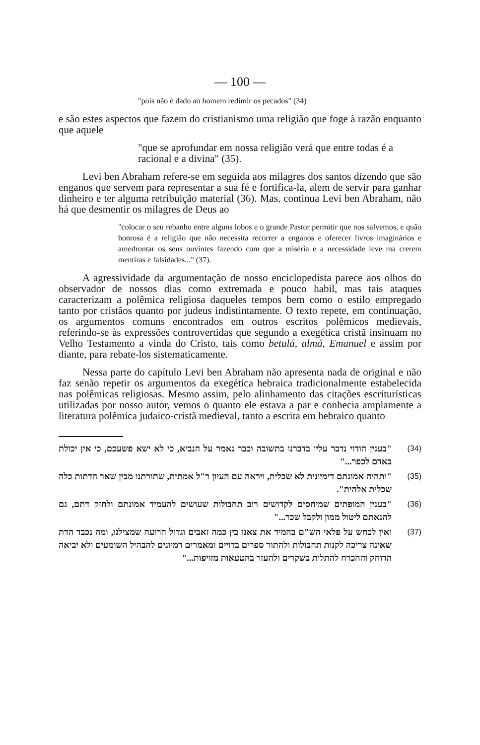— 100 —
"pois não é dado ao homem redimir os pecados" (34)
e são estes aspectos que fazem do cristianismo uma religião que foge à razão enquanto que aquele
"que se aprofundar em nossa religião verá que entre todas é a racional e a divina" (35).
Levi ben Abraham refere-se em seguida aos milagres dos santos dizendo que são enganos que servem para representar a sua fé e fortifica-la, alem de servir para ganhar dinheiro e ter alguma retribuição material (36). Mas, continua Levi ben Abraham, não há que desmentir os milagres de Deus ao
"colocar o seu rebanho entre alguns lobos e o grande Pastor permitir que nos salvemos, e quão honrosa é a religião que não necessita recorrer a enganos e oferecer livros imaginários e amedrontar os seus ouvintes fazendo com que a miséria e a necessidade leve ma crerem mentiras e falsidades..." (37).
A agressividade da argumentação de nosso enciclopedista parece aos olhos do observador de nossos dias como extremada e pouco habil, mas tais ataques caracterizam a polêmica religiosa daqueles tempos bem como o estilo empregado tanto por cristãos quanto por judeus indistintamente. O texto repete, em continuação, os argumentos comuns encontrados em outros escritos polêmicos medievais, referindo-se às expressões controvertidas que segundo a exegética cristã insinuam no Velho Testamento a vinda do Cristo, tais como betulá, almá, Emanuel e assim por diante, para rebate-los sistematicamente.
Nessa parte do capítulo Levi ben Abraham não apresenta nada de original e não faz senão repetir os argumentos da exegética hebraica tradicionalmente estabelecida nas polêmicas religiosas. Mesmo assim, pelo alinhamento das citações escriturísticas utilizadas por nosso autor, vemos o quanto ele estava a par e conhecia amplamente a literatura polêmica judaico-cristã medieval, tanto a escrita em hebraico quanto
"בענין הודוי נדבר עליו בדברנו בתשובה וכבר נאמר על הנביא, כי לא ישא פשעכם, כי אין יכולת באדם לכפר..."
(34)
"ותהיה אמונתם דימיונית לא שכלית, ויראה עם העיון ר"ל אמתית, שתורתנו מבין שאר הדתות כלה שכלית אלהית".
(35)
"בענין המופתים שמיחסים לקדושים רוב תחבולות שעושים להעמיד אמונתם ולחזק דתם, גם להנאתם ליטול ממון ולקבל שכר..."
(36)
ואין לכחש על פלאי הש"ם בהמיד את צאנו בין כמה זאבים וגדול הרועה שמצילנו, ומה נכבד הדת שאינה צריכה לקנות תחבולות ולהתור ספרים בדויים ומאמרים דמיונים להבהיל השומעים ולא יביאה הדוחק וההכרח להתלות בשקרים ולהעזר בהטעאות מזויפות..."
(37)